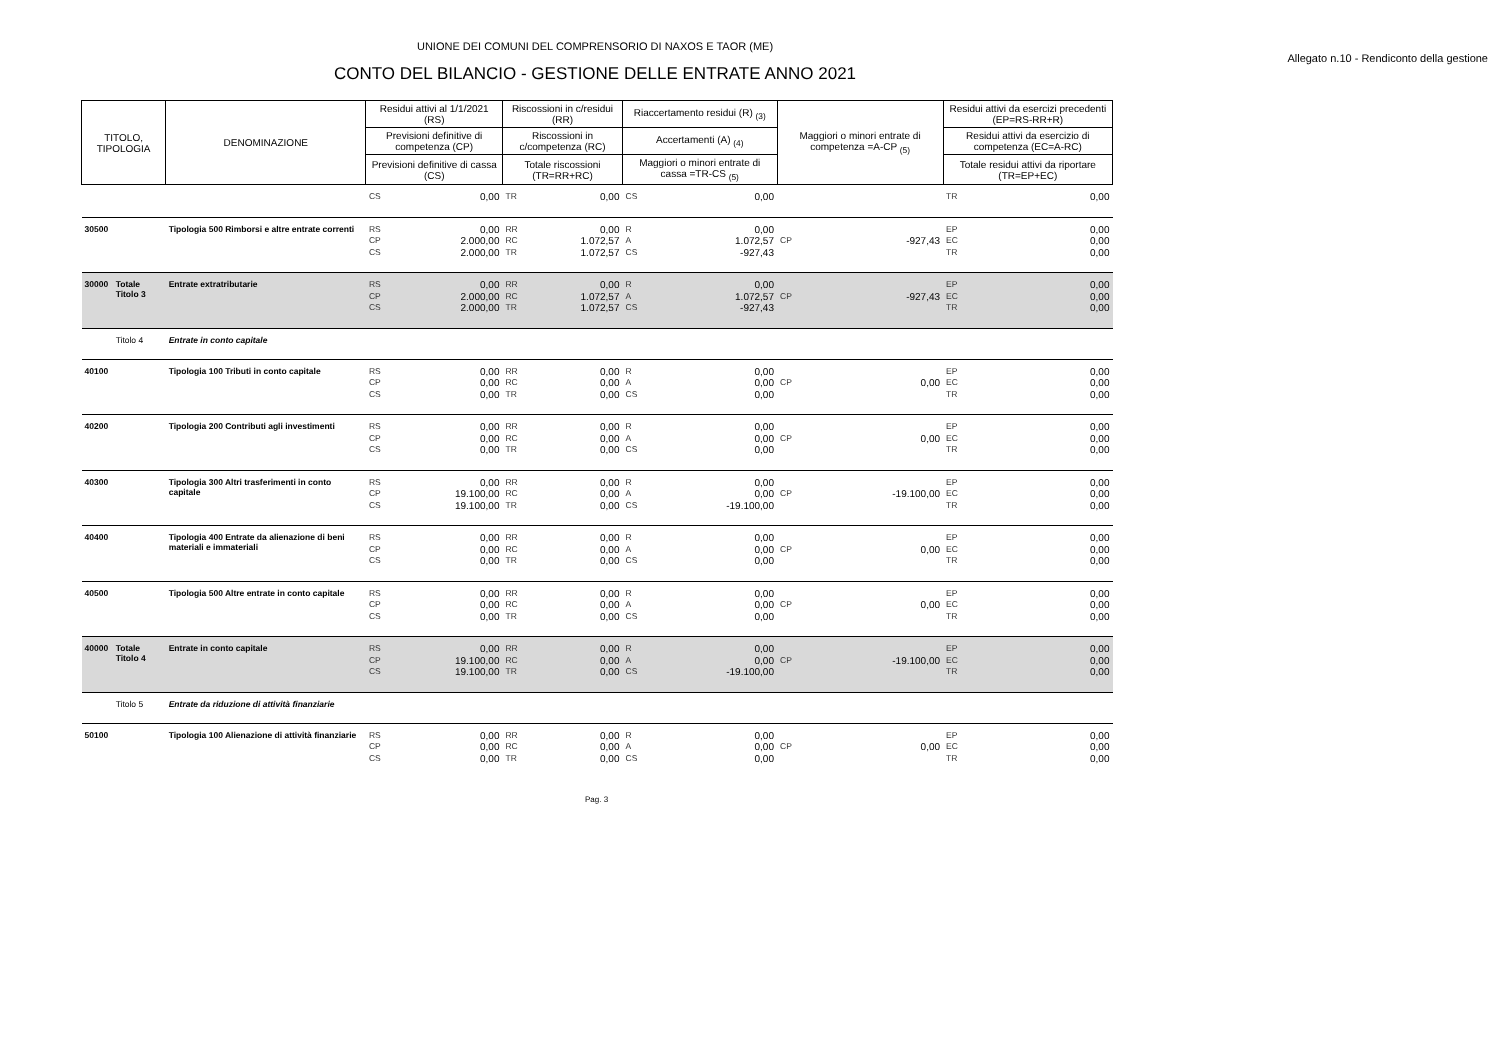UNIONE DEI COMUNI DEL COMPRENSORIO DI NAXOS E TAOR (ME)
Allegato n.10 - Rendiconto della gestione
CONTO DEL BILANCIO - GESTIONE DELLE ENTRATE ANNO 2021
| TITOLO, TIPOLOGIA | | DENOMINAZIONE | Residui attivi al 1/1/2021 (RS) | | Riscossioni in c/residui (RR) | | Riaccertamento residui (R) <sub>(3)</sub> | | Maggiori o minori entrate di competenza =A-CP <sub>(5)</sub> | | Residui attivi da esercizi precedenti (EP=RS-RR+R) | |
| --- | --- | --- | --- | --- | --- | --- | --- | --- | --- | --- | --- | --- |
| | | | Previsioni definitive di competenza (CP) | | Riscossioni in c/competenza (RC) | | Accertamenti (A) <sub>(4)</sub> | | | | Residui attivi da esercizio di competenza (EC=A-RC) | |
| | | | Previsioni definitive di cassa (CS) | | Totale riscossioni (TR=RR+RC) | | Maggiori o minori entrate di cassa =TR-CS <sub>(5)</sub> | | | | Totale residui attivi da riportare (TR=EP+EC) | |
| | | | CS | 0,00 | TR | 0,00 | CS | 0,00 | | | TR | 0,00 |
| 30500 | | Tipologia 500 Rimborsi e altre entrate correnti | RS CP CS | 0,00 2.000,00 2.000,00 | RR RC TR | 0,00 1.072,57 1.072,57 | R A CS | 0,00 1.072,57 -927,43 | CP | -927,43 | EP EC TR | 0,00 0,00 0,00 |
| 30000 | Totale Titolo 3 | Entrate extratributarie | RS CP CS | 0,00 2.000,00 2.000,00 | RR RC TR | 0,00 1.072,57 1.072,57 | R A CS | 0,00 1.072,57 -927,43 | CP | -927,43 | EP EC TR | 0,00 0,00 0,00 |
| | Titolo 4 | Entrate in conto capitale | | | | | | | | | | |
| 40100 | | Tipologia 100 Tributi in conto capitale | RS CP CS | 0,00 0,00 0,00 | RR RC TR | 0,00 0,00 0,00 | R A CS | 0,00 0,00 0,00 | CP | 0,00 | EP EC TR | 0,00 0,00 0,00 |
| 40200 | | Tipologia 200 Contributi agli investimenti | RS CP CS | 0,00 0,00 0,00 | RR RC TR | 0,00 0,00 0,00 | R A CS | 0,00 0,00 0,00 | CP | 0,00 | EP EC TR | 0,00 0,00 0,00 |
| 40300 | | Tipologia 300 Altri trasferimenti in conto capitale | RS CP CS | 0,00 19.100,00 19.100,00 | RR RC TR | 0,00 0,00 0,00 | R A CS | 0,00 0,00 -19.100,00 | CP | -19.100,00 | EP EC TR | 0,00 0,00 0,00 |
| 40400 | | Tipologia 400 Entrate da alienazione di beni materiali e immateriali | RS CP CS | 0,00 0,00 0,00 | RR RC TR | 0,00 0,00 0,00 | R A CS | 0,00 0,00 0,00 | CP | 0,00 | EP EC TR | 0,00 0,00 0,00 |
| 40500 | | Tipologia 500 Altre entrate in conto capitale | RS CP CS | 0,00 0,00 0,00 | RR RC TR | 0,00 0,00 0,00 | R A CS | 0,00 0,00 0,00 | CP | 0,00 | EP EC TR | 0,00 0,00 0,00 |
| 40000 | Totale Titolo 4 | Entrate in conto capitale | RS CP CS | 0,00 19.100,00 19.100,00 | RR RC TR | 0,00 0,00 0,00 | R A CS | 0,00 0,00 -19.100,00 | CP | -19.100,00 | EP EC TR | 0,00 0,00 0,00 |
| | Titolo 5 | Entrate da riduzione di attività finanziarie | | | | | | | | | | |
| 50100 | | Tipologia 100 Alienazione di attività finanziarie | RS CP CS | 0,00 0,00 0,00 | RR RC TR | 0,00 0,00 0,00 | R A CS | 0,00 0,00 0,00 | CP | 0,00 | EP EC TR | 0,00 0,00 0,00 |
Pag. 3